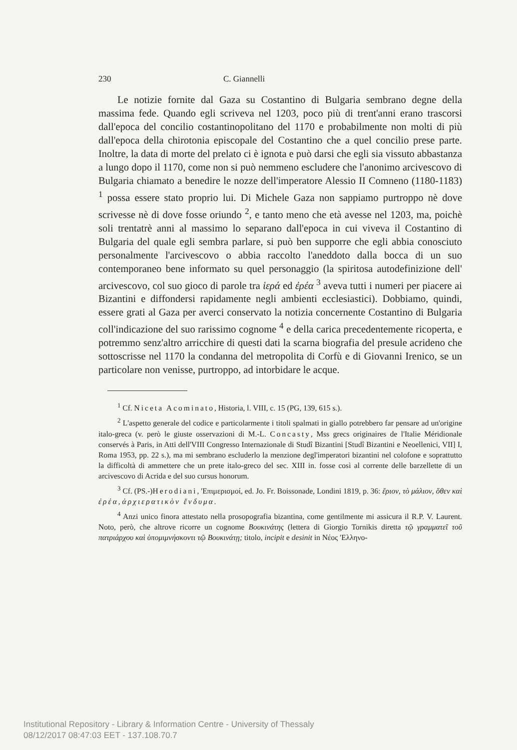230 C. Giannelli
Le notizie fornite dal Gaza su Costantino di Bulgaria sembrano degne della massima fede. Quando egli scriveva nel 1203, poco più di trent'anni erano trascorsi dall'epoca del concilio costantinopolitano del 1170 e probabilmente non molti di più dall'epoca della chirotonia episcopale del Costantino che a quel concilio prese parte. Inoltre, la data di morte del prelato ci è ignota e può darsi che egli sia vissuto abbastanza a lungo dopo il 1170, come non si può nemmeno escludere che l'anonimo arcivescovo di Bulgaria chiamato a benedire le nozze dell'imperatore Alessio II Comneno (1180-1183) <sup>1</sup> possa essere stato proprio lui. Di Michele Gaza non sappiamo purtroppo nè dove scrivesse nè di dove fosse oriundo <sup>2</sup>, e tanto meno che età avesse nel 1203, ma, poichè soli trentatrè anni al massimo lo separano dall'epoca in cui viveva il Costantino di Bulgaria del quale egli sembra parlare, si può ben supporre che egli abbia conosciuto personalmente l'arcivescovo o abbia raccolto l'aneddoto dalla bocca di un suo contemporaneo bene informato su quel personaggio (la spiritosa autodefinizione dell' arcivescovo, col suo gioco di parole tra ἱερά ed ἐρέα <sup>3</sup> aveva tutti i numeri per piacere ai Bizantini e diffondersi rapidamente negli ambienti ecclesiastici). Dobbiamo, quindi, essere grati al Gaza per averci conservato la notizia concernente Costantino di Bulgaria coll'indicazione del suo rarissimo cognome <sup>4</sup> e della carica precedentemente ricoperta, e potremmo senz'altro arricchire di questi dati la scarna biografia del presule acrideno che sottoscrisse nel 1170 la condanna del metropolita di Corfù e di Giovanni Irenico, se un particolare non venisse, purtroppo, ad intorbidare le acque.
<sup>1</sup> Cf. Niceta Acominato, Historia, l. VIII, c. 15 (PG, 139, 615 s.).
<sup>2</sup> L'aspetto generale del codice e particolarmente i titoli spalmati in giallo potrebbero far pensare ad un'origine italo-greca (v. però le giuste osservazioni di M.-L. Concasty, Mss grecs originaires de l'Italie Méridionale conservés à Paris, in Atti dell'VIII Congresso Internazionale di Studî Bizantini [Studî Bizantini e Neoellenici, VII] I, Roma 1953, pp. 22 s.), ma mi sembrano escluderlo la menzione degl'imperatori bizantini nel colofone e soprattutto la difficoltà di ammettere che un prete italo-greco del sec. XIII in. fosse così al corrente delle barzellette di un arcivescovo di Acrida e del suo cursus honorum.
<sup>3</sup> Cf. (PS.-)Herodiani, 'Επιμερισμοί, ed. Jo. Fr. Boissonade, Londini 1819, p. 36: ἔριον, τὸ μάλιον, ὅθεν καὶ ἐρέα, ἀρχιερατικὸν ἔνδυμα.
<sup>4</sup> Anzi unico finora attestato nella prosopografia bizantina, come gentilmente mi assicura il R.P. V. Laurent. Noto, però, che altrove ricorre un cognome Βουκινάτης (lettera di Giorgio Tornikis diretta τῷ γραμματεῖ τοῦ πατριάρχου καὶ ὑπομιμνήσκοντι τῷ Βουκινάτῃ; titolo, incipit e desinit in Νέος 'Ελληνο-
Institutional Repository - Library & Information Centre - University of Thessaly
08/12/2017 08:47:03 EET - 137.108.70.7